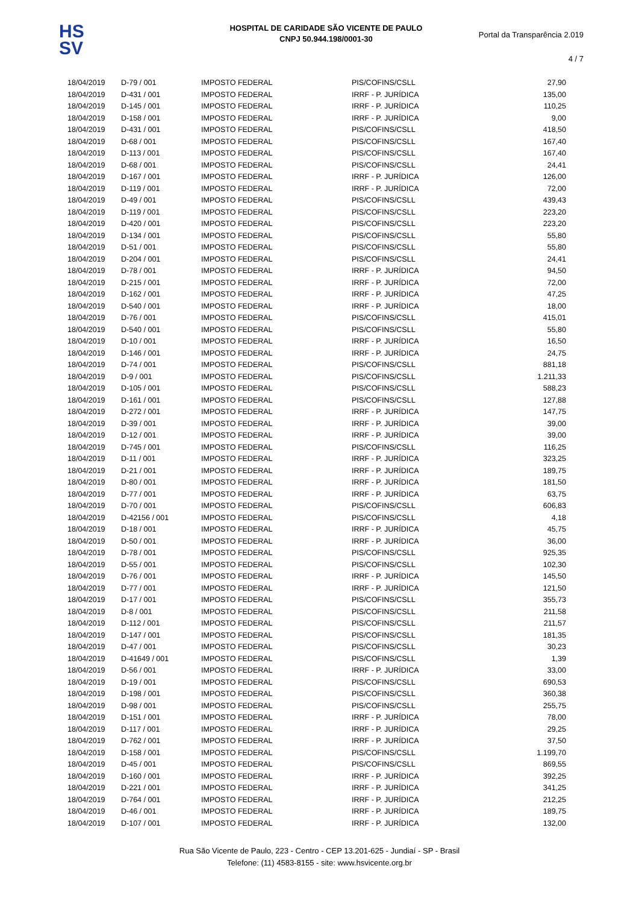HS
SV
HOSPITAL DE CARIDADE SÃO VICENTE DE PAULO
CNPJ 50.944.198/0001-30
Portal da Transparência 2.019
4 / 7
| 18/04/2019 | D-79 / 001 | IMPOSTO FEDERAL | PIS/COFINS/CSLL | 27,90 |
| 18/04/2019 | D-431 / 001 | IMPOSTO FEDERAL | IRRF - P. JURÍDICA | 135,00 |
| 18/04/2019 | D-145 / 001 | IMPOSTO FEDERAL | IRRF - P. JURÍDICA | 110,25 |
| 18/04/2019 | D-158 / 001 | IMPOSTO FEDERAL | IRRF - P. JURÍDICA | 9,00 |
| 18/04/2019 | D-431 / 001 | IMPOSTO FEDERAL | PIS/COFINS/CSLL | 418,50 |
| 18/04/2019 | D-68 / 001 | IMPOSTO FEDERAL | PIS/COFINS/CSLL | 167,40 |
| 18/04/2019 | D-113 / 001 | IMPOSTO FEDERAL | PIS/COFINS/CSLL | 167,40 |
| 18/04/2019 | D-68 / 001 | IMPOSTO FEDERAL | PIS/COFINS/CSLL | 24,41 |
| 18/04/2019 | D-167 / 001 | IMPOSTO FEDERAL | IRRF - P. JURÍDICA | 126,00 |
| 18/04/2019 | D-119 / 001 | IMPOSTO FEDERAL | IRRF - P. JURÍDICA | 72,00 |
| 18/04/2019 | D-49 / 001 | IMPOSTO FEDERAL | PIS/COFINS/CSLL | 439,43 |
| 18/04/2019 | D-119 / 001 | IMPOSTO FEDERAL | PIS/COFINS/CSLL | 223,20 |
| 18/04/2019 | D-420 / 001 | IMPOSTO FEDERAL | PIS/COFINS/CSLL | 223,20 |
| 18/04/2019 | D-134 / 001 | IMPOSTO FEDERAL | PIS/COFINS/CSLL | 55,80 |
| 18/04/2019 | D-51 / 001 | IMPOSTO FEDERAL | PIS/COFINS/CSLL | 55,80 |
| 18/04/2019 | D-204 / 001 | IMPOSTO FEDERAL | PIS/COFINS/CSLL | 24,41 |
| 18/04/2019 | D-78 / 001 | IMPOSTO FEDERAL | IRRF - P. JURÍDICA | 94,50 |
| 18/04/2019 | D-215 / 001 | IMPOSTO FEDERAL | IRRF - P. JURÍDICA | 72,00 |
| 18/04/2019 | D-162 / 001 | IMPOSTO FEDERAL | IRRF - P. JURÍDICA | 47,25 |
| 18/04/2019 | D-540 / 001 | IMPOSTO FEDERAL | IRRF - P. JURÍDICA | 18,00 |
| 18/04/2019 | D-76 / 001 | IMPOSTO FEDERAL | PIS/COFINS/CSLL | 415,01 |
| 18/04/2019 | D-540 / 001 | IMPOSTO FEDERAL | PIS/COFINS/CSLL | 55,80 |
| 18/04/2019 | D-10 / 001 | IMPOSTO FEDERAL | IRRF - P. JURÍDICA | 16,50 |
| 18/04/2019 | D-146 / 001 | IMPOSTO FEDERAL | IRRF - P. JURÍDICA | 24,75 |
| 18/04/2019 | D-74 / 001 | IMPOSTO FEDERAL | PIS/COFINS/CSLL | 881,18 |
| 18/04/2019 | D-9 / 001 | IMPOSTO FEDERAL | PIS/COFINS/CSLL | 1.211,33 |
| 18/04/2019 | D-105 / 001 | IMPOSTO FEDERAL | PIS/COFINS/CSLL | 588,23 |
| 18/04/2019 | D-161 / 001 | IMPOSTO FEDERAL | PIS/COFINS/CSLL | 127,88 |
| 18/04/2019 | D-272 / 001 | IMPOSTO FEDERAL | IRRF - P. JURÍDICA | 147,75 |
| 18/04/2019 | D-39 / 001 | IMPOSTO FEDERAL | IRRF - P. JURÍDICA | 39,00 |
| 18/04/2019 | D-12 / 001 | IMPOSTO FEDERAL | IRRF - P. JURÍDICA | 39,00 |
| 18/04/2019 | D-745 / 001 | IMPOSTO FEDERAL | PIS/COFINS/CSLL | 116,25 |
| 18/04/2019 | D-11 / 001 | IMPOSTO FEDERAL | IRRF - P. JURÍDICA | 323,25 |
| 18/04/2019 | D-21 / 001 | IMPOSTO FEDERAL | IRRF - P. JURÍDICA | 189,75 |
| 18/04/2019 | D-80 / 001 | IMPOSTO FEDERAL | IRRF - P. JURÍDICA | 181,50 |
| 18/04/2019 | D-77 / 001 | IMPOSTO FEDERAL | IRRF - P. JURÍDICA | 63,75 |
| 18/04/2019 | D-70 / 001 | IMPOSTO FEDERAL | PIS/COFINS/CSLL | 606,83 |
| 18/04/2019 | D-42156 / 001 | IMPOSTO FEDERAL | PIS/COFINS/CSLL | 4,18 |
| 18/04/2019 | D-18 / 001 | IMPOSTO FEDERAL | IRRF - P. JURÍDICA | 45,75 |
| 18/04/2019 | D-50 / 001 | IMPOSTO FEDERAL | IRRF - P. JURÍDICA | 36,00 |
| 18/04/2019 | D-78 / 001 | IMPOSTO FEDERAL | PIS/COFINS/CSLL | 925,35 |
| 18/04/2019 | D-55 / 001 | IMPOSTO FEDERAL | PIS/COFINS/CSLL | 102,30 |
| 18/04/2019 | D-76 / 001 | IMPOSTO FEDERAL | IRRF - P. JURÍDICA | 145,50 |
| 18/04/2019 | D-77 / 001 | IMPOSTO FEDERAL | IRRF - P. JURÍDICA | 121,50 |
| 18/04/2019 | D-17 / 001 | IMPOSTO FEDERAL | PIS/COFINS/CSLL | 355,73 |
| 18/04/2019 | D-8 / 001 | IMPOSTO FEDERAL | PIS/COFINS/CSLL | 211,58 |
| 18/04/2019 | D-112 / 001 | IMPOSTO FEDERAL | PIS/COFINS/CSLL | 211,57 |
| 18/04/2019 | D-147 / 001 | IMPOSTO FEDERAL | PIS/COFINS/CSLL | 181,35 |
| 18/04/2019 | D-47 / 001 | IMPOSTO FEDERAL | PIS/COFINS/CSLL | 30,23 |
| 18/04/2019 | D-41649 / 001 | IMPOSTO FEDERAL | PIS/COFINS/CSLL | 1,39 |
| 18/04/2019 | D-56 / 001 | IMPOSTO FEDERAL | IRRF - P. JURÍDICA | 33,00 |
| 18/04/2019 | D-19 / 001 | IMPOSTO FEDERAL | PIS/COFINS/CSLL | 690,53 |
| 18/04/2019 | D-198 / 001 | IMPOSTO FEDERAL | PIS/COFINS/CSLL | 360,38 |
| 18/04/2019 | D-98 / 001 | IMPOSTO FEDERAL | PIS/COFINS/CSLL | 255,75 |
| 18/04/2019 | D-151 / 001 | IMPOSTO FEDERAL | IRRF - P. JURÍDICA | 78,00 |
| 18/04/2019 | D-117 / 001 | IMPOSTO FEDERAL | IRRF - P. JURÍDICA | 29,25 |
| 18/04/2019 | D-762 / 001 | IMPOSTO FEDERAL | IRRF - P. JURÍDICA | 37,50 |
| 18/04/2019 | D-158 / 001 | IMPOSTO FEDERAL | PIS/COFINS/CSLL | 1.199,70 |
| 18/04/2019 | D-45 / 001 | IMPOSTO FEDERAL | PIS/COFINS/CSLL | 869,55 |
| 18/04/2019 | D-160 / 001 | IMPOSTO FEDERAL | IRRF - P. JURÍDICA | 392,25 |
| 18/04/2019 | D-221 / 001 | IMPOSTO FEDERAL | IRRF - P. JURÍDICA | 341,25 |
| 18/04/2019 | D-764 / 001 | IMPOSTO FEDERAL | IRRF - P. JURÍDICA | 212,25 |
| 18/04/2019 | D-46 / 001 | IMPOSTO FEDERAL | IRRF - P. JURÍDICA | 189,75 |
| 18/04/2019 | D-107 / 001 | IMPOSTO FEDERAL | IRRF - P. JURÍDICA | 132,00 |
Rua São Vicente de Paulo, 223 - Centro - CEP 13.201-625 - Jundiaí - SP - Brasil
Telefone: (11) 4583-8155 - site: www.hsvicente.org.br